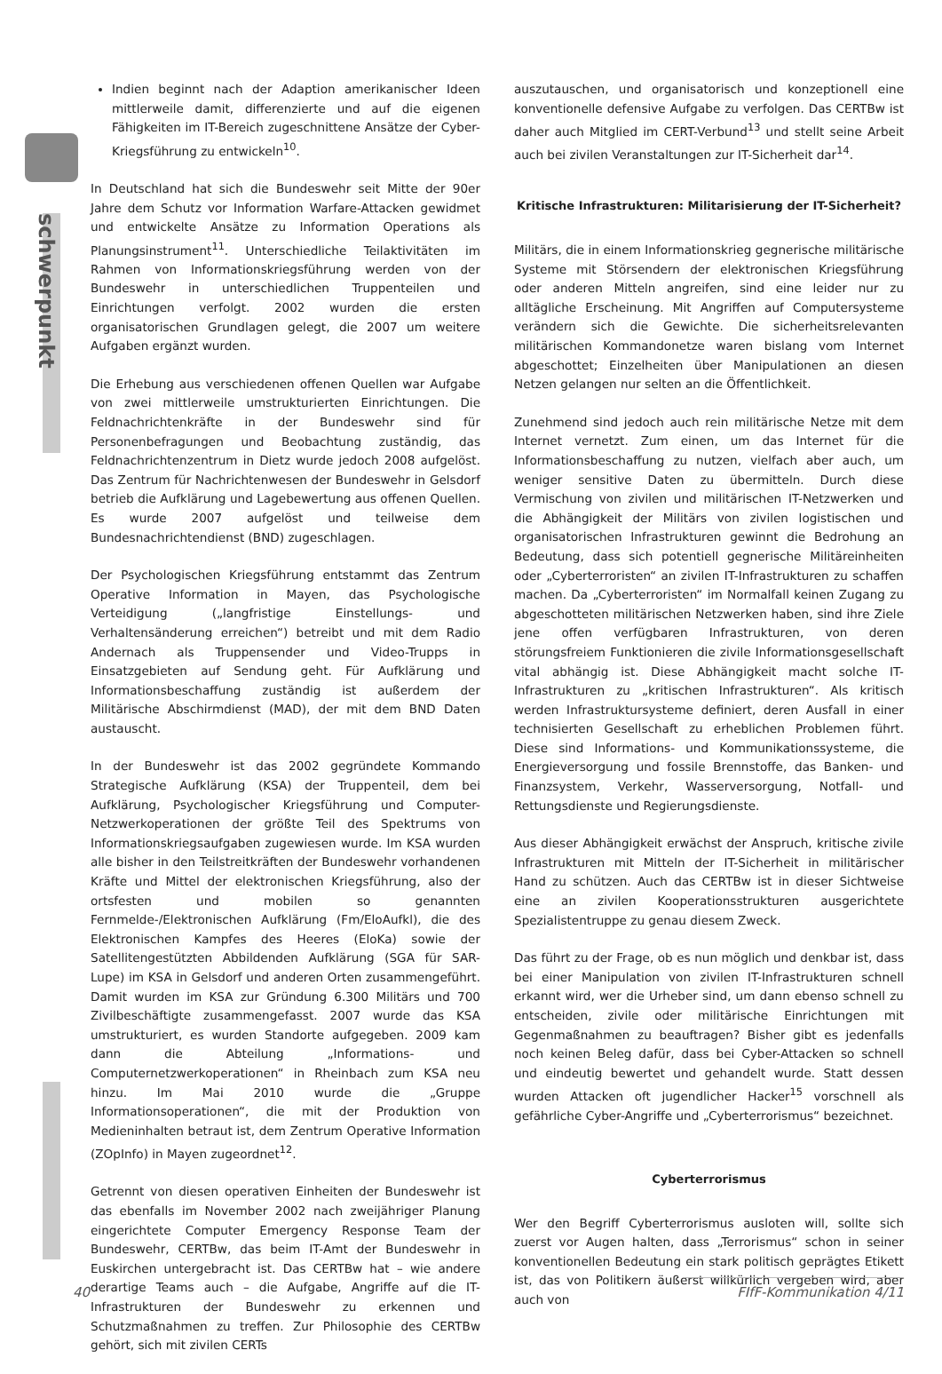schwerpunkt
Indien beginnt nach der Adaption amerikanischer Ideen mittlerweile damit, differenzierte und auf die eigenen Fähigkeiten im IT-Bereich zugeschnittene Ansätze der Cyber-Kriegsführung zu entwickeln<sup>10</sup>.
In Deutschland hat sich die Bundeswehr seit Mitte der 90er Jahre dem Schutz vor Information Warfare-Attacken gewidmet und entwickelte Ansätze zu Information Operations als Planungsinstrument<sup>11</sup>. Unterschiedliche Teilaktivitäten im Rahmen von Informationskriegsführung werden von der Bundeswehr in unterschiedlichen Truppenteilen und Einrichtungen verfolgt. 2002 wurden die ersten organisatorischen Grundlagen gelegt, die 2007 um weitere Aufgaben ergänzt wurden.
Die Erhebung aus verschiedenen offenen Quellen war Aufgabe von zwei mittlerweile umstrukturierten Einrichtungen. Die Feldnachrichtenkräfte in der Bundeswehr sind für Personenbefragungen und Beobachtung zuständig, das Feldnachrichtenzentrum in Dietz wurde jedoch 2008 aufgelöst. Das Zentrum für Nachrichtenwesen der Bundeswehr in Gelsdorf betrieb die Aufklärung und Lagebewertung aus offenen Quellen. Es wurde 2007 aufgelöst und teilweise dem Bundesnachrichtendienst (BND) zugeschlagen.
Der Psychologischen Kriegsführung entstammt das Zentrum Operative Information in Mayen, das Psychologische Verteidigung („langfristige Einstellungs- und Verhaltensänderung erreichen“) betreibt und mit dem Radio Andernach als Truppensender und Video-Trupps in Einsatzgebieten auf Sendung geht. Für Aufklärung und Informationsbeschaffung zuständig ist außerdem der Militärische Abschirmdienst (MAD), der mit dem BND Daten austauscht.
In der Bundeswehr ist das 2002 gegründete Kommando Strategische Aufklärung (KSA) der Truppenteil, dem bei Aufklärung, Psychologischer Kriegsführung und Computer-Netzwerkoperationen der größte Teil des Spektrums von Informationskriegsaufgaben zugewiesen wurde. Im KSA wurden alle bisher in den Teilstreitkräften der Bundeswehr vorhandenen Kräfte und Mittel der elektronischen Kriegsführung, also der ortsfesten und mobilen so genannten Fernmelde-/Elektronischen Aufklärung (Fm/EloAufkl), die des Elektronischen Kampfes des Heeres (EloKa) sowie der Satellitengestützten Abbildenden Aufklärung (SGA für SAR-Lupe) im KSA in Gelsdorf und anderen Orten zusammengeführt. Damit wurden im KSA zur Gründung 6.300 Militärs und 700 Zivilbeschäftigte zusammengefasst. 2007 wurde das KSA umstrukturiert, es wurden Standorte aufgegeben. 2009 kam dann die Abteilung „Informations- und Computernetzwerkoperationen“ in Rheinbach zum KSA neu hinzu. Im Mai 2010 wurde die „Gruppe Informationsoperationen“, die mit der Produktion von Medieninhalten betraut ist, dem Zentrum Operative Information (ZOpInfo) in Mayen zugeordnet<sup>12</sup>.
Getrennt von diesen operativen Einheiten der Bundeswehr ist das ebenfalls im November 2002 nach zweijähriger Planung eingerichtete Computer Emergency Response Team der Bundeswehr, CERTBw, das beim IT-Amt der Bundeswehr in Euskirchen untergebracht ist. Das CERTBw hat – wie andere derartige Teams auch – die Aufgabe, Angriffe auf die IT-Infrastrukturen der Bundeswehr zu erkennen und Schutzmaßnahmen zu treffen. Zur Philosophie des CERTBw gehört, sich mit zivilen CERTs
auszutauschen, und organisatorisch und konzeptionell eine konventionelle defensive Aufgabe zu verfolgen. Das CERTBw ist daher auch Mitglied im CERT-Verbund<sup>13</sup> und stellt seine Arbeit auch bei zivilen Veranstaltungen zur IT-Sicherheit dar<sup>14</sup>.
Kritische Infrastrukturen: Militarisierung der IT-Sicherheit?
Militärs, die in einem Informationskrieg gegnerische militärische Systeme mit Störsendern der elektronischen Kriegsführung oder anderen Mitteln angreifen, sind eine leider nur zu alltägliche Erscheinung. Mit Angriffen auf Computersysteme verändern sich die Gewichte. Die sicherheitsrelevanten militärischen Kommandonetze waren bislang vom Internet abgeschottet; Einzelheiten über Manipulationen an diesen Netzen gelangen nur selten an die Öffentlichkeit.
Zunehmend sind jedoch auch rein militärische Netze mit dem Internet vernetzt. Zum einen, um das Internet für die Informationsbeschaffung zu nutzen, vielfach aber auch, um weniger sensitive Daten zu übermitteln. Durch diese Vermischung von zivilen und militärischen IT-Netzwerken und die Abhängigkeit der Militärs von zivilen logistischen und organisatorischen Infrastrukturen gewinnt die Bedrohung an Bedeutung, dass sich potentiell gegnerische Militäreinheiten oder „Cyberterroristen“ an zivilen IT-Infrastrukturen zu schaffen machen. Da „Cyberterroristen“ im Normalfall keinen Zugang zu abgeschotteten militärischen Netzwerken haben, sind ihre Ziele jene offen verfügbaren Infrastrukturen, von deren störungsfreiem Funktionieren die zivile Informationsgesellschaft vital abhängig ist. Diese Abhängigkeit macht solche IT-Infrastrukturen zu „kritischen Infrastrukturen“. Als kritisch werden Infrastruktursysteme definiert, deren Ausfall in einer technisierten Gesellschaft zu erheblichen Problemen führt. Diese sind Informations- und Kommunikationssysteme, die Energieversorgung und fossile Brennstoffe, das Banken- und Finanzsystem, Verkehr, Wasserversorgung, Notfall- und Rettungsdienste und Regierungsdienste.
Aus dieser Abhängigkeit erwächst der Anspruch, kritische zivile Infrastrukturen mit Mitteln der IT-Sicherheit in militärischer Hand zu schützen. Auch das CERTBw ist in dieser Sichtweise eine an zivilen Kooperationsstrukturen ausgerichtete Spezialistentruppe zu genau diesem Zweck.
Das führt zu der Frage, ob es nun möglich und denkbar ist, dass bei einer Manipulation von zivilen IT-Infrastrukturen schnell erkannt wird, wer die Urheber sind, um dann ebenso schnell zu entscheiden, zivile oder militärische Einrichtungen mit Gegenmaßnahmen zu beauftragen? Bisher gibt es jedenfalls noch keinen Beleg dafür, dass bei Cyber-Attacken so schnell und eindeutig bewertet und gehandelt wurde. Statt dessen wurden Attacken oft jugendlicher Hacker<sup>15</sup> vorschnell als gefährliche Cyber-Angriffe und „Cyberterrorismus“ bezeichnet.
Cyberterrorismus
Wer den Begriff Cyberterrorismus ausloten will, sollte sich zuerst vor Augen halten, dass „Terrorismus“ schon in seiner konventionellen Bedeutung ein stark politisch geprägtes Etikett ist, das von Politikern äußerst willkürlich vergeben wird, aber auch von
40 FIfF-Kommunikation 4/11